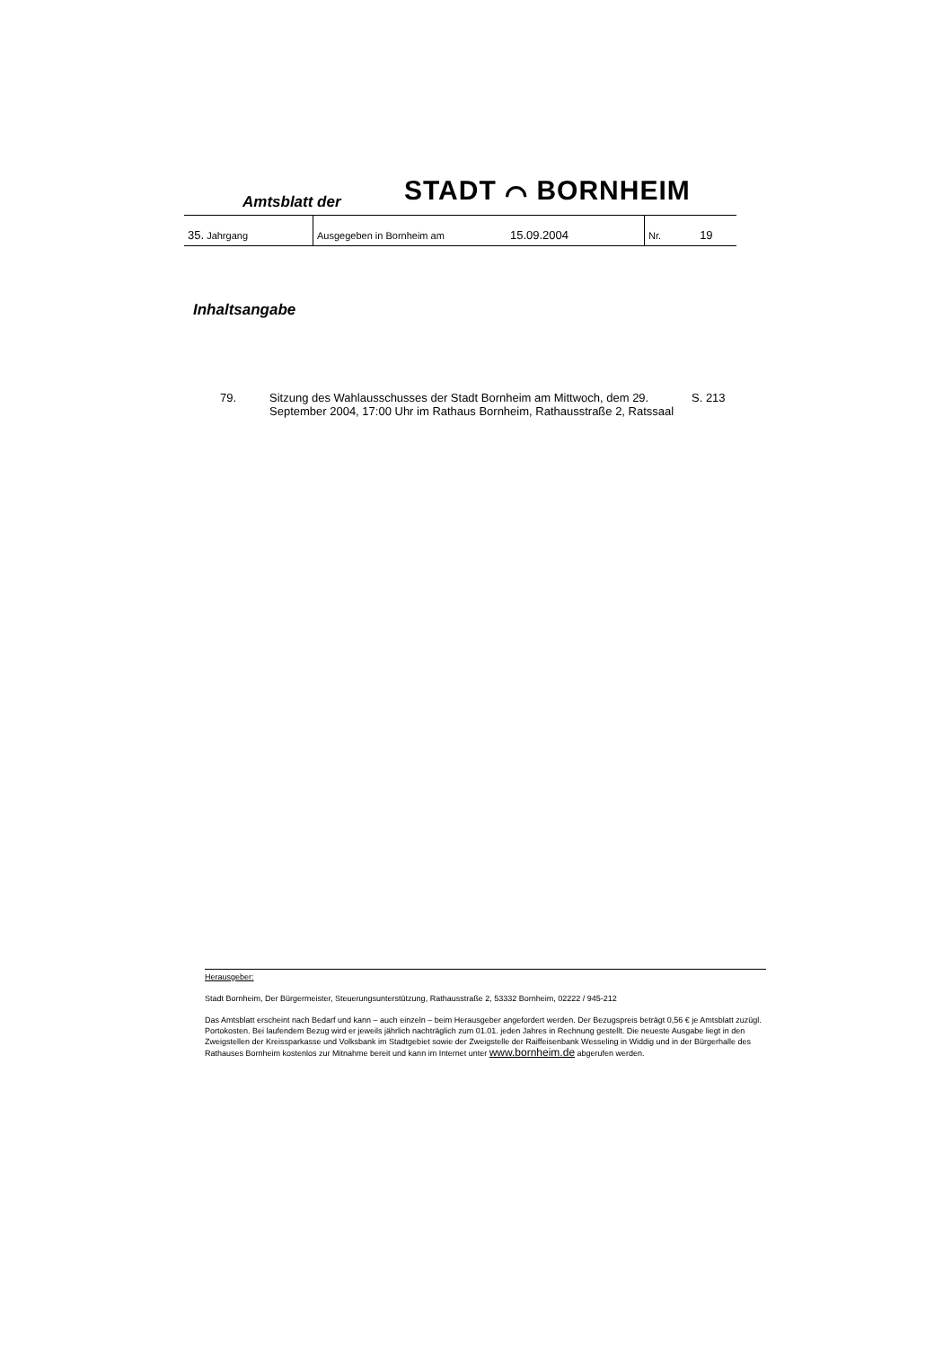Amtsblatt der STADT ⌒ BORNHEIM
| 35. Jahrgang | Ausgegeben in Bornheim am 15.09.2004 | Nr. 19 |
Inhaltsangabe
| 79. | Sitzung des Wahlausschusses der Stadt Bornheim am Mittwoch, dem 29. September 2004, 17:00 Uhr im Rathaus Bornheim, Rathausstraße 2, Ratssaal | S. 213 |
Herausgeber:
Stadt Bornheim, Der Bürgermeister, Steuerungsunterstützung, Rathausstraße 2, 53332 Bornheim, 02222 / 945-212
Das Amtsblatt erscheint nach Bedarf und kann – auch einzeln – beim Herausgeber angefordert werden. Der Bezugspreis beträgt 0,56 € je Amtsblatt zuzügl. Portokosten. Bei laufendem Bezug wird er jeweils jährlich nachträglich zum 01.01. jeden Jahres in Rechnung gestellt. Die neueste Ausgabe liegt in den Zweigstellen der Kreissparkasse und Volksbank im Stadtgebiet sowie der Zweigstelle der Raiffeisenbank Wesseling in Widdig und in der Bürgerhalle des Rathauses Bornheim kostenlos zur Mitnahme bereit und kann im Internet unter www.bornheim.de abgerufen werden.